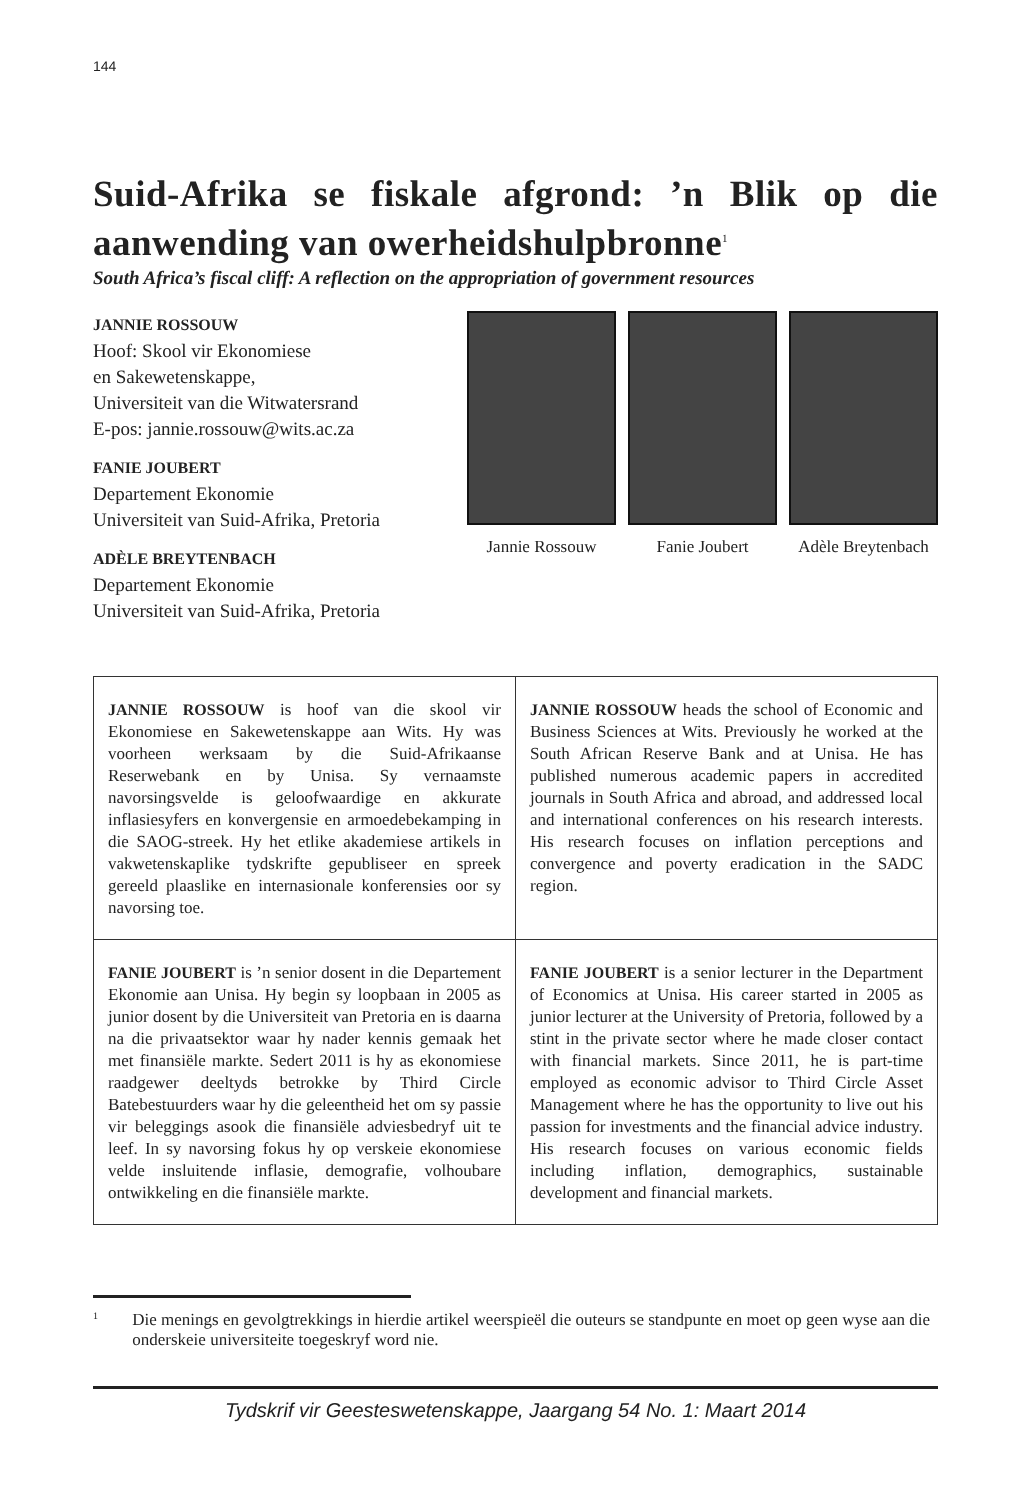144
Suid-Afrika se fiskale afgrond: ’n Blik op die aanwending van owerheidshulpbronne<sup>1</sup>
South Africa’s fiscal cliff: A reflection on the appropriation of government resources
JANNIE ROSSOUW
Hoof: Skool vir Ekonomiese
en Sakewetenskappe,
Universiteit van die Witwatersrand
E-pos: jannie.rossouw@wits.ac.za
FANIE JOUBERT
Departement Ekonomie
Universiteit van Suid-Afrika, Pretoria
ADÈLE BREYTENBACH
Departement Ekonomie
Universiteit van Suid-Afrika, Pretoria
Jannie Rossouw Fanie Joubert Adèle Breytenbach
| JANNIE ROSSOUW is hoof van die skool vir Ekonomiese en Sakewetenskappe aan Wits. Hy was voorheen werksaam by die Suid-Afrikaanse Reserwebank en by Unisa. Sy vernaamste navorsingsvelde is geloofwaardige en akkurate inflasiesyfers en konvergensie en armoedebekamping in die SAOG-streek. Hy het etlike akademiese artikels in vakwetenskaplike tydskrifte gepubliseer en spreek gereeld plaaslike en internasionale konferensies oor sy navorsing toe. | JANNIE ROSSOUW heads the school of Economic and Business Sciences at Wits. Previously he worked at the South African Reserve Bank and at Unisa. He has published numerous academic papers in accredited journals in South Africa and abroad, and addressed local and international conferences on his research interests. His research focuses on inflation perceptions and convergence and poverty eradication in the SADC region. |
| FANIE JOUBERT is ’n senior dosent in die Departement Ekonomie aan Unisa. Hy begin sy loopbaan in 2005 as junior dosent by die Universiteit van Pretoria en is daarna na die privaatsektor waar hy nader kennis gemaak het met finansiële markte. Sedert 2011 is hy as ekonomiese raadgewer deeltyds betrokke by Third Circle Batebestuurders waar hy die geleentheid het om sy passie vir beleggings asook die finansiële adviesbedryf uit te leef. In sy navorsing fokus hy op verskeie ekonomiese velde insluitende inflasie, demografie, volhoubare ontwikkeling en die finansiële markte. | FANIE JOUBERT is a senior lecturer in the Department of Economics at Unisa. His career started in 2005 as junior lecturer at the University of Pretoria, followed by a stint in the private sector where he made closer contact with financial markets. Since 2011, he is part-time employed as economic advisor to Third Circle Asset Management where he has the opportunity to live out his passion for investments and the financial advice industry. His research focuses on various economic fields including inflation, demographics, sustainable development and financial markets. |
<sup>1</sup> Die menings en gevolgtrekkings in hierdie artikel weerspieël die outeurs se standpunte en moet op geen wyse aan die onderskeie universiteite toegeskryf word nie.
Tydskrif vir Geesteswetenskappe, Jaargang 54 No. 1: Maart 2014